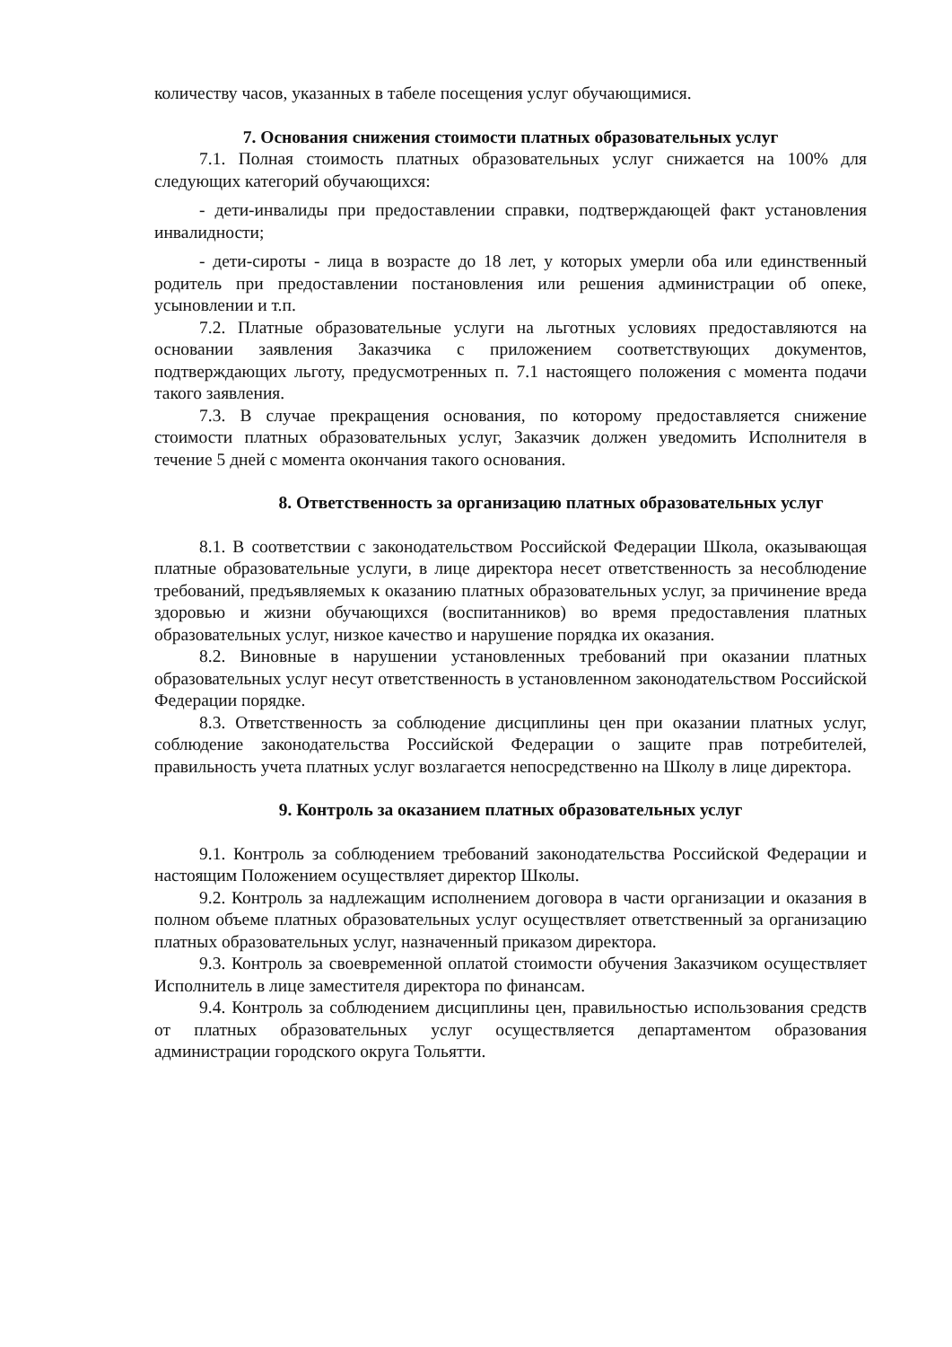количеству часов, указанных в табеле посещения услуг обучающимися.
7. Основания снижения стоимости платных образовательных услуг
7.1. Полная стоимость платных образовательных услуг снижается на 100% для следующих категорий обучающихся:
- дети-инвалиды при предоставлении справки, подтверждающей факт установления инвалидности;
- дети-сироты - лица в возрасте до 18 лет, у которых умерли оба или единственный родитель при предоставлении постановления или решения администрации об опеке, усыновлении и т.п.
7.2. Платные образовательные услуги на льготных условиях предоставляются на основании заявления Заказчика с приложением соответствующих документов, подтверждающих льготу, предусмотренных п. 7.1 настоящего положения с момента подачи такого заявления.
7.3. В случае прекращения основания, по которому предоставляется снижение стоимости платных образовательных услуг, Заказчик должен уведомить Исполнителя в течение 5 дней с момента окончания такого основания.
8. Ответственность за организацию платных образовательных услуг
8.1. В соответствии с законодательством Российской Федерации Школа, оказывающая платные образовательные услуги, в лице директора несет ответственность за несоблюдение требований, предъявляемых к оказанию платных образовательных услуг, за причинение вреда здоровью и жизни обучающихся (воспитанников) во время предоставления платных образовательных услуг, низкое качество и нарушение порядка их оказания.
8.2. Виновные в нарушении установленных требований при оказании платных образовательных услуг несут ответственность в установленном законодательством Российской Федерации порядке.
8.3. Ответственность за соблюдение дисциплины цен при оказании платных услуг, соблюдение законодательства Российской Федерации о защите прав потребителей, правильность учета платных услуг возлагается непосредственно на Школу в лице директора.
9. Контроль за оказанием платных образовательных услуг
9.1. Контроль за соблюдением требований законодательства Российской Федерации и настоящим Положением осуществляет директор Школы.
9.2. Контроль за надлежащим исполнением договора в части организации и оказания в полном объеме платных образовательных услуг осуществляет ответственный за организацию платных образовательных услуг, назначенный приказом директора.
9.3. Контроль за своевременной оплатой стоимости обучения Заказчиком осуществляет Исполнитель в лице заместителя директора по финансам.
9.4. Контроль за соблюдением дисциплины цен, правильностью использования средств от платных образовательных услуг осуществляется департаментом образования администрации городского округа Тольятти.